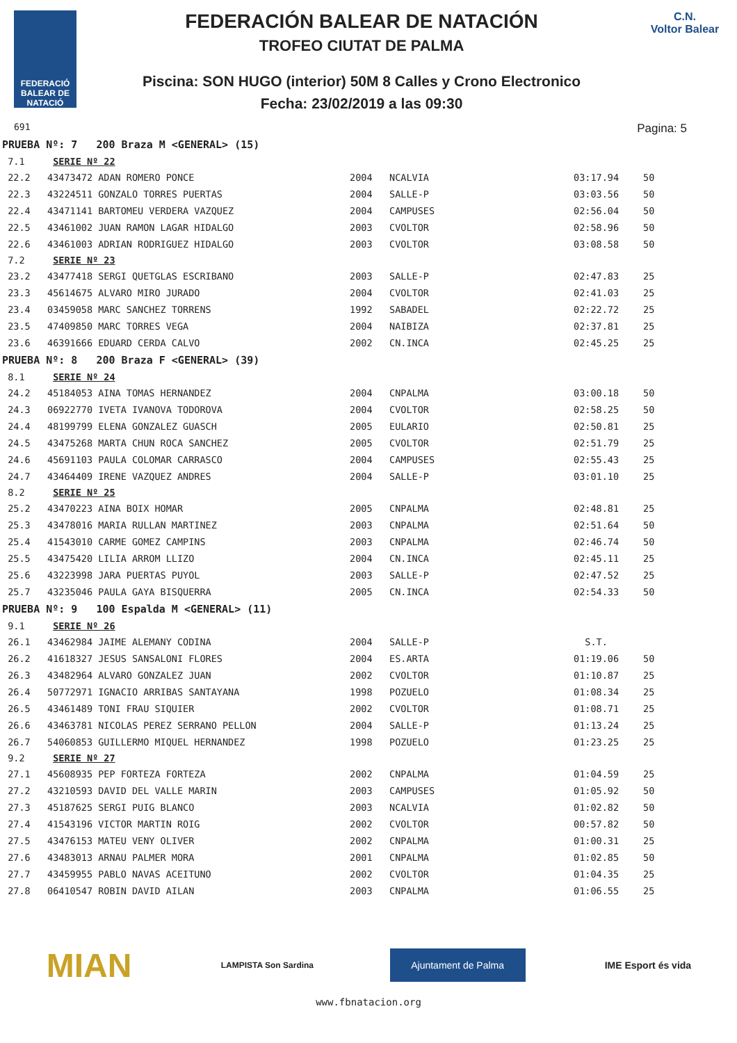FEDERACIÓ BALEAR DE NATACIÓ
691
FEDERACIÓN BALEAR DE NATACIÓN
TROFEO CIUTAT DE PALMA
Piscina: SON HUGO (interior) 50M 8 Calles y Crono Electronico
Fecha: 23/02/2019 a las 09:30
C.N.
Voltor Balear
Pagina: 5
| PRUEBA Nº: 7 200 Braza M <GENERAL> (15) | | | | | |
| 7.1 | SERIE Nº 22 | | | | |
| 22.2 | 43473472 ADAN ROMERO PONCE | 2004 | NCALVIA | 03:17.94 | 50 |
| 22.3 | 43224511 GONZALO TORRES PUERTAS | 2004 | SALLE-P | 03:03.56 | 50 |
| 22.4 | 43471141 BARTOMEU VERDERA VAZQUEZ | 2004 | CAMPUSES | 02:56.04 | 50 |
| 22.5 | 43461002 JUAN RAMON LAGAR HIDALGO | 2003 | CVOLTOR | 02:58.96 | 50 |
| 22.6 | 43461003 ADRIAN RODRIGUEZ HIDALGO | 2003 | CVOLTOR | 03:08.58 | 50 |
| 7.2 | SERIE Nº 23 | | | | |
| 23.2 | 43477418 SERGI QUETGLAS ESCRIBANO | 2003 | SALLE-P | 02:47.83 | 25 |
| 23.3 | 45614675 ALVARO MIRO JURADO | 2004 | CVOLTOR | 02:41.03 | 25 |
| 23.4 | 03459058 MARC SANCHEZ TORRENS | 1992 | SABADEL | 02:22.72 | 25 |
| 23.5 | 47409850 MARC TORRES VEGA | 2004 | NAIBIZA | 02:37.81 | 25 |
| 23.6 | 46391666 EDUARD CERDA CALVO | 2002 | CN.INCA | 02:45.25 | 25 |
| PRUEBA Nº: 8 200 Braza F <GENERAL> (39) | | | | | |
| 8.1 | SERIE Nº 24 | | | | |
| 24.2 | 45184053 AINA TOMAS HERNANDEZ | 2004 | CNPALMA | 03:00.18 | 50 |
| 24.3 | 06922770 IVETA IVANOVA TODOROVA | 2004 | CVOLTOR | 02:58.25 | 50 |
| 24.4 | 48199799 ELENA GONZALEZ GUASCH | 2005 | EULARIO | 02:50.81 | 25 |
| 24.5 | 43475268 MARTA CHUN ROCA SANCHEZ | 2005 | CVOLTOR | 02:51.79 | 25 |
| 24.6 | 45691103 PAULA COLOMAR CARRASCO | 2004 | CAMPUSES | 02:55.43 | 25 |
| 24.7 | 43464409 IRENE VAZQUEZ ANDRES | 2004 | SALLE-P | 03:01.10 | 25 |
| 8.2 | SERIE Nº 25 | | | | |
| 25.2 | 43470223 AINA BOIX HOMAR | 2005 | CNPALMA | 02:48.81 | 25 |
| 25.3 | 43478016 MARIA RULLAN MARTINEZ | 2003 | CNPALMA | 02:51.64 | 50 |
| 25.4 | 41543010 CARME GOMEZ CAMPINS | 2003 | CNPALMA | 02:46.74 | 50 |
| 25.5 | 43475420 LILIA ARROM LLIZO | 2004 | CN.INCA | 02:45.11 | 25 |
| 25.6 | 43223998 JARA PUERTAS PUYOL | 2003 | SALLE-P | 02:47.52 | 25 |
| 25.7 | 43235046 PAULA GAYA BISQUERRA | 2005 | CN.INCA | 02:54.33 | 50 |
| PRUEBA Nº: 9 100 Espalda M <GENERAL> (11) | | | | | |
| 9.1 | SERIE Nº 26 | | | | |
| 26.1 | 43462984 JAIME ALEMANY CODINA | 2004 | SALLE-P | S.T. | |
| 26.2 | 41618327 JESUS SANSALONI FLORES | 2004 | ES.ARTA | 01:19.06 | 50 |
| 26.3 | 43482964 ALVARO GONZALEZ JUAN | 2002 | CVOLTOR | 01:10.87 | 25 |
| 26.4 | 50772971 IGNACIO ARRIBAS SANTAYANA | 1998 | POZUELO | 01:08.34 | 25 |
| 26.5 | 43461489 TONI FRAU SIQUIER | 2002 | CVOLTOR | 01:08.71 | 25 |
| 26.6 | 43463781 NICOLAS PEREZ SERRANO PELLON | 2004 | SALLE-P | 01:13.24 | 25 |
| 26.7 | 54060853 GUILLERMO MIQUEL HERNANDEZ | 1998 | POZUELO | 01:23.25 | 25 |
| 9.2 | SERIE Nº 27 | | | | |
| 27.1 | 45608935 PEP FORTEZA FORTEZA | 2002 | CNPALMA | 01:04.59 | 25 |
| 27.2 | 43210593 DAVID DEL VALLE MARIN | 2003 | CAMPUSES | 01:05.92 | 50 |
| 27.3 | 45187625 SERGI PUIG BLANCO | 2003 | NCALVIA | 01:02.82 | 50 |
| 27.4 | 41543196 VICTOR MARTIN ROIG | 2002 | CVOLTOR | 00:57.82 | 50 |
| 27.5 | 43476153 MATEU VENY OLIVER | 2002 | CNPALMA | 01:00.31 | 25 |
| 27.6 | 43483013 ARNAU PALMER MORA | 2001 | CNPALMA | 01:02.85 | 50 |
| 27.7 | 43459955 PABLO NAVAS ACEITUNO | 2002 | CVOLTOR | 01:04.35 | 25 |
| 27.8 | 06410547 ROBIN DAVID AILAN | 2003 | CNPALMA | 01:06.55 | 25 |
MIAN
LAMPISTA Son Sardina
Ajuntament de Palma
IME Esport és vida
www.fbnatacion.org